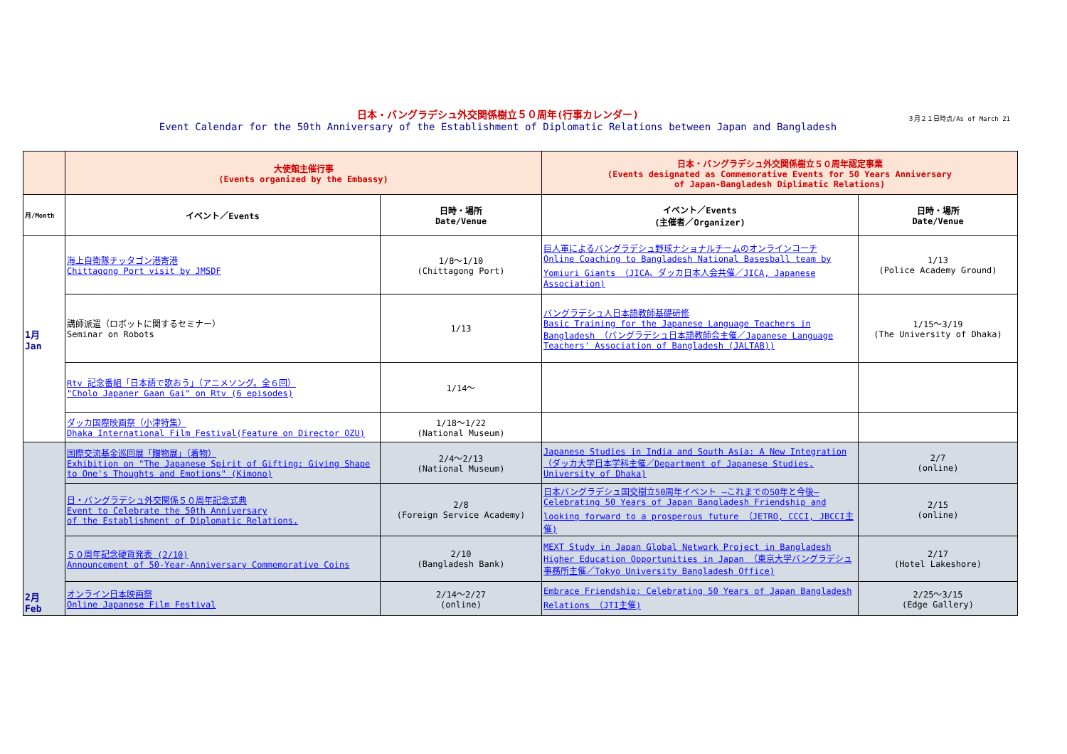日本・バングラデシュ外交関係樹立５０周年(行事カレンダー)
Event Calendar for the 50th Anniversary of the Establishment of Diplomatic Relations between Japan and Bangladesh
３月２１日時点/As of March 21
| | 大使館主催行事 (Events organized by the Embassy) | | 日本・バングラデシュ外交関係樹立５０周年認定事業 (Events designated as Commemorative Events for 50 Years Anniversary of Japan-Bangladesh Diplimatic Relations) | |
| --- | --- | --- | --- | --- |
| 月/Month | イベント／Events | 日時・場所 Date/Venue | イベント／Events (主催者／Organizer) | 日時・場所 Date/Venue |
| 1月 Jan | 海上自衛隊チッタゴン港寄港 Chittagong Port visit by JMSDF | 1/8～1/10 (Chittagong Port) | 巨人軍によるバングラデシュ野球ナショナルチームのオンラインコーチ Online Coaching to Bangladesh National Basesball team by Yomiuri Giants （JICA、ダッカ日本人会共催／JICA, Japanese Association) | 1/13 (Police Academy Ground) |
| | 講師派遣（ロボットに関するセミナー） Seminar on Robots | 1/13 | バングラデシュ人日本語教師基礎研修 Basic Training for the Japanese Language Teachers in Bangladesh （バングラデシュ日本語教師会主催／Japanese Language Teachers' Association of Bangladesh (JALTAB)) | 1/15～3/19 (The University of Dhaka) |
| | Rtv 記念番組「日本語で歌おう」（アニメソング。全６回） "Cholo Japaner Gaan Gai" on Rtv (6 episodes) | 1/14～ | | |
| | ダッカ国際映画祭（小津特集） Dhaka International Film Festival(Feature on Director OZU) | 1/18～1/22 (National Museum) | | |
| 2月 Feb | 国際交流基金巡回展「贈物展」（着物） Exhibition on "The Japanese Spirit of Gifting: Giving Shape to One's Thoughts and Emotions" (Kimono) | 2/4～2/13 (National Museum) | Japanese Studies in India and South Asia: A New Integration （ダッカ大学日本学科主催／Department of Japanese Studies, University of Dhaka) | 2/7 (online) |
| | 日・バングラデシュ外交関係５０周年記念式典 Event to Celebrate the 50th Anniversary of the Establishment of Diplomatic Relations. | 2/8 (Foreign Service Academy) | 日本バングラデシュ国交樹立50周年イベント ―これまでの50年と今後― Celebrating 50 Years of Japan Bangladesh Friendship and looking forward to a prosperous future （JETRO, CCCI, JBCCI主催) | 2/15 (online) |
| | ５０周年記念硬貨発表 (2/10) Announcement of 50-Year-Anniversary Commemorative Coins | 2/10 (Bangladesh Bank) | MEXT Study in Japan Global Network Project in Bangladesh Higher Education Opportunities in Japan （東京大学バングラデシュ事務所主催／Tokyo University Bangladesh Office) | 2/17 (Hotel Lakeshore) |
| | オンライン日本映画祭 Online Japanese Film Festival | 2/14～2/27 (online) | Embrace Friendship: Celebrating 50 Years of Japan Bangladesh Relations （JTI主催) | 2/25～3/15 (Edge Gallery) |